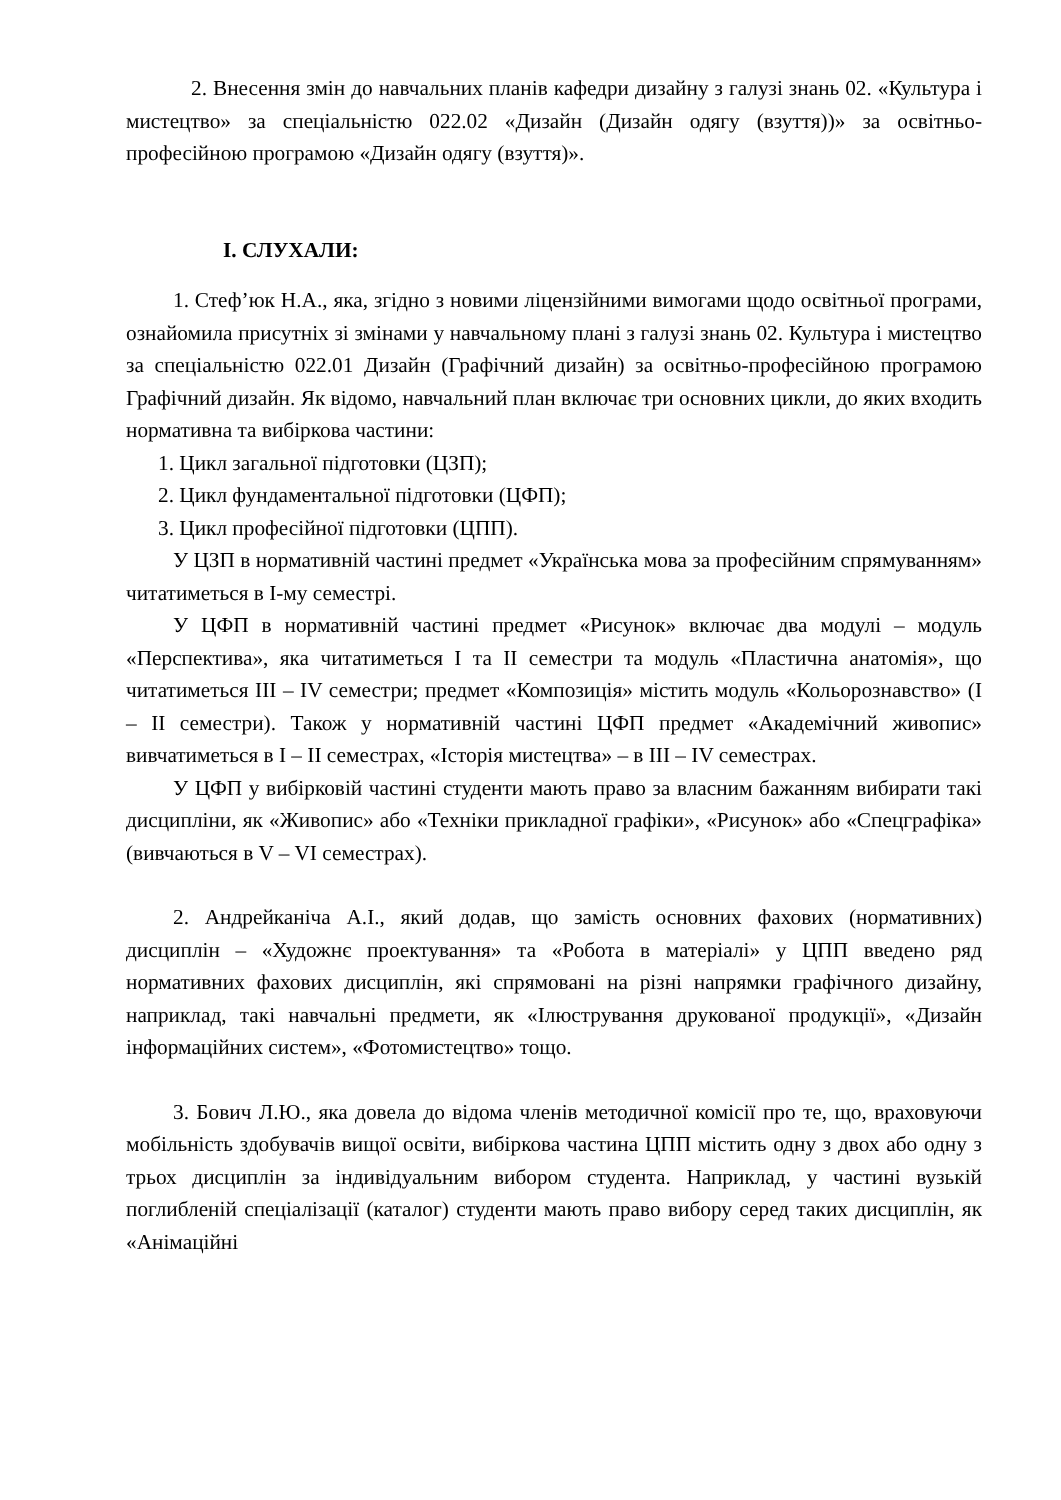2. Внесення змін до навчальних планів кафедри дизайну з галузі знань 02. «Культура і мистецтво» за спеціальністю 022.02 «Дизайн (Дизайн одягу (взуття))» за освітньо-професійною програмою «Дизайн одягу (взуття)».
І. СЛУХАЛИ:
1. Стеф’юк Н.А., яка, згідно з новими ліцензійними вимогами щодо освітньої програми, ознайомила присутніх зі змінами у навчальному плані з галузі знань 02. Культура і мистецтво за спеціальністю 022.01 Дизайн (Графічний дизайн) за освітньо-професійною програмою Графічний дизайн. Як відомо, навчальний план включає три основних цикли, до яких входить нормативна та вибіркова частини:
1. Цикл загальної підготовки (ЦЗП);
2. Цикл фундаментальної підготовки (ЦФП);
3. Цикл професійної підготовки (ЦПП).
У ЦЗП в нормативній частині предмет «Українська мова за професійним спрямуванням» читатиметься в І-му семестрі.
У ЦФП в нормативній частині предмет «Рисунок» включає два модулі – модуль «Перспектива», яка читатиметься І та ІІ семестри та модуль «Пластична анатомія», що читатиметься ІІІ – IV семестри; предмет «Композиція» містить модуль «Кольорознавство» (І – ІІ семестри). Також у нормативній частині ЦФП предмет «Академічний живопис» вивчатиметься в І – ІІ семестрах, «Історія мистецтва» – в ІІІ – IV семестрах.
У ЦФП у вибірковій частині студенти мають право за власним бажанням вибирати такі дисципліни, як «Живопис» або «Техніки прикладної графіки», «Рисунок» або «Спецграфіка» (вивчаються в V – VI семестрах).
2. Андрейканіча А.І., який додав, що замість основних фахових (нормативних) дисциплін – «Художнє проектування» та «Робота в матеріалі» у ЦПП введено ряд нормативних фахових дисциплін, які спрямовані на різні напрямки графічного дизайну, наприклад, такі навчальні предмети, як «Ілюстрування друкованої продукції», «Дизайн інформаційних систем», «Фотомистецтво» тощо.
3. Бович Л.Ю., яка довела до відома членів методичної комісії про те, що, враховуючи мобільність здобувачів вищої освіти, вибіркова частина ЦПП містить одну з двох або одну з трьох дисциплін за індивідуальним вибором студента. Наприклад, у частині вузькій поглибленій спеціалізації (каталог) студенти мають право вибору серед таких дисциплін, як «Анімаційні